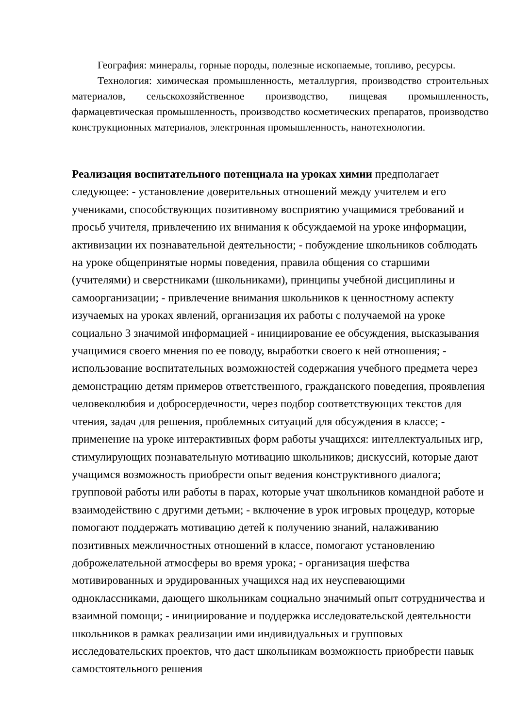География: минералы, горные породы, полезные ископаемые, топливо, ресурсы.
Технология: химическая промышленность, металлургия, производство строительных материалов, сельскохозяйственное производство, пищевая промышленность, фармацевтическая промышленность, производство косметических препаратов, производство конструкционных материалов, электронная промышленность, нанотехнологии.
Реализация воспитательного потенциала на уроках химии предполагает следующее: - установление доверительных отношений между учителем и его учениками, способствующих позитивному восприятию учащимися требований и просьб учителя, привлечению их внимания к обсуждаемой на уроке информации, активизации их познавательной деятельности; - побуждение школьников соблюдать на уроке общепринятые нормы поведения, правила общения со старшими (учителями) и сверстниками (школьниками), принципы учебной дисциплины и самоорганизации; - привлечение внимания школьников к ценностному аспекту изучаемых на уроках явлений, организация их работы с получаемой на уроке социально 3 значимой информацией - инициирование ее обсуждения, высказывания учащимися своего мнения по ее поводу, выработки своего к ней отношения; - использование воспитательных возможностей содержания учебного предмета через демонстрацию детям примеров ответственного, гражданского поведения, проявления человеколюбия и добросердечности, через подбор соответствующих текстов для чтения, задач для решения, проблемных ситуаций для обсуждения в классе; - применение на уроке интерактивных форм работы учащихся: интеллектуальных игр, стимулирующих познавательную мотивацию школьников; дискуссий, которые дают учащимся возможность приобрести опыт ведения конструктивного диалога; групповой работы или работы в парах, которые учат школьников командной работе и взаимодействию с другими детьми; - включение в урок игровых процедур, которые помогают поддержать мотивацию детей к получению знаний, налаживанию позитивных межличностных отношений в классе, помогают установлению доброжелательной атмосферы во время урока; - организация шефства мотивированных и эрудированных учащихся над их неуспевающими одноклассниками, дающего школьникам социально значимый опыт сотрудничества и взаимной помощи; - инициирование и поддержка исследовательской деятельности школьников в рамках реализации ими индивидуальных и групповых исследовательских проектов, что даст школьникам возможность приобрести навык самостоятельного решения